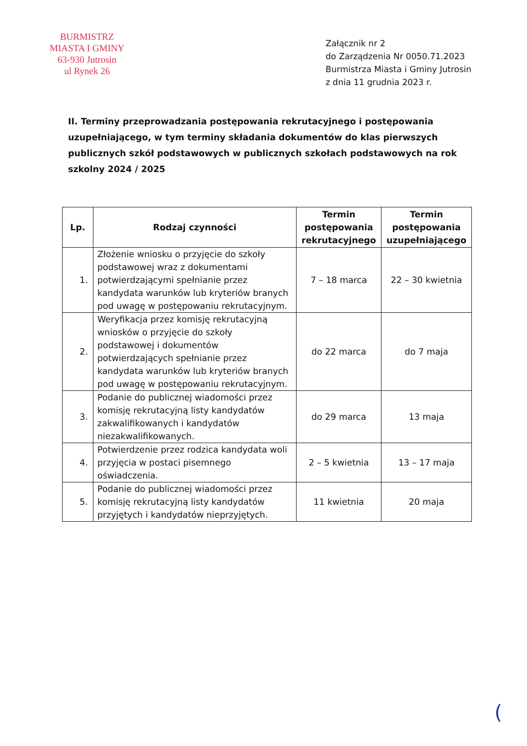BURMISTRZ
MIASTA I GMINY
63-930 Jutrosin
ul Rynek 26
Załącznik nr 2
do Zarządzenia Nr 0050.71.2023
Burmistrza Miasta i Gminy Jutrosin
z dnia 11 grudnia 2023 r.
II. Terminy przeprowadzania postępowania rekrutacyjnego i postępowania uzupełniającego, w tym terminy składania dokumentów do klas pierwszych publicznych szkół podstawowych w publicznych szkołach podstawowych na rok szkolny 2024 / 2025
| Lp. | Rodzaj czynności | Termin postępowania rekrutacyjnego | Termin postępowania uzupełniającego |
| --- | --- | --- | --- |
| 1. | Złożenie wniosku o przyjęcie do szkoły podstawowej wraz z dokumentami potwierdzającymi spełnianie przez kandydata warunków lub kryteriów branych pod uwagę w postępowaniu rekrutacyjnym. | 7 – 18 marca | 22 – 30 kwietnia |
| 2. | Weryfikacja przez komisję rekrutacyjną wniosków o przyjęcie do szkoły podstawowej i dokumentów potwierdzających spełnianie przez kandydata warunków lub kryteriów branych pod uwagę w postępowaniu rekrutacyjnym. | do 22 marca | do 7 maja |
| 3. | Podanie do publicznej wiadomości przez komisję rekrutacyjną listy kandydatów zakwalifikowanych i kandydatów niezakwalifikowanych. | do 29 marca | 13 maja |
| 4. | Potwierdzenie przez rodzica kandydata woli przyjęcia w postaci pisemnego oświadczenia. | 2 – 5 kwietnia | 13 – 17 maja |
| 5. | Podanie do publicznej wiadomości przez komisję rekrutacyjną listy kandydatów przyjętych i kandydatów nieprzyjętych. | 11 kwietnia | 20 maja |
(